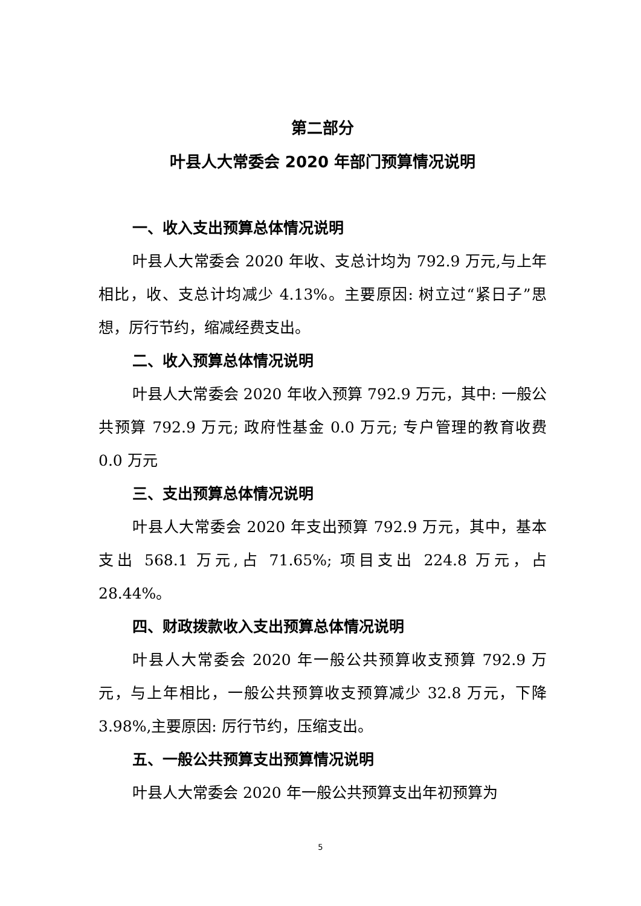第二部分
叶县人大常委会 2020 年部门预算情况说明
一、收入支出预算总体情况说明
叶县人大常委会 2020 年收、支总计均为 792.9 万元,与上年相比，收、支总计均减少 4.13%。主要原因: 树立过“紧日子”思想，厉行节约，缩减经费支出。
二、收入预算总体情况说明
叶县人大常委会 2020 年收入预算 792.9 万元，其中: 一般公共预算 792.9 万元; 政府性基金 0.0 万元; 专户管理的教育收费 0.0 万元
三、支出预算总体情况说明
叶县人大常委会 2020 年支出预算 792.9 万元，其中，基本支出 568.1 万元,占 71.65%; 项目支出 224.8 万元，占 28.44%。
四、财政拨款收入支出预算总体情况说明
叶县人大常委会 2020 年一般公共预算收支预算 792.9 万元，与上年相比，一般公共预算收支预算减少 32.8 万元，下降 3.98%,主要原因: 厉行节约，压缩支出。
五、一般公共预算支出预算情况说明
叶县人大常委会 2020 年一般公共预算支出年初预算为
5